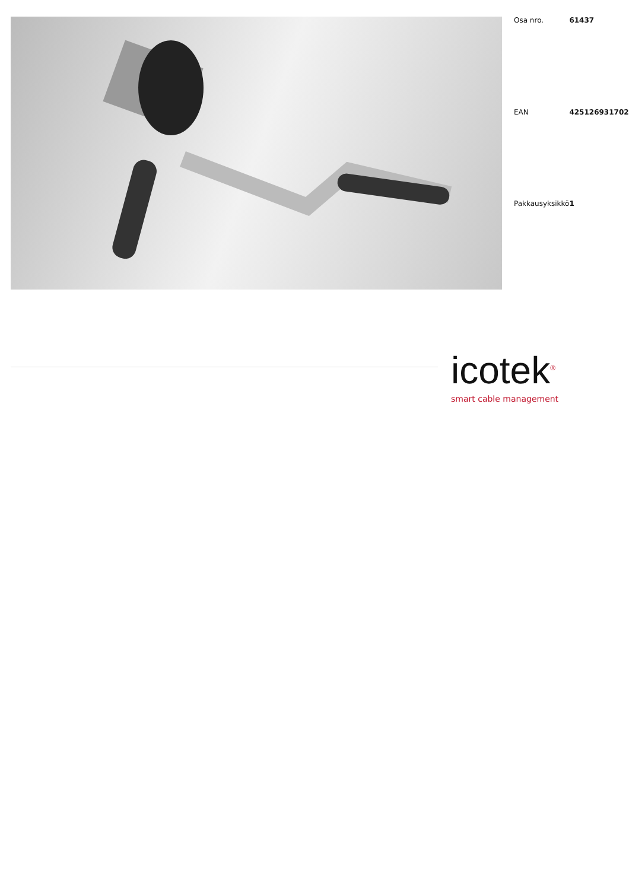| Osa nro. | 61437 |
| EAN | 4251269317026 |
| Pakkausyksikkö | 1 |
icotek<sup>®</sup>
smart cable management